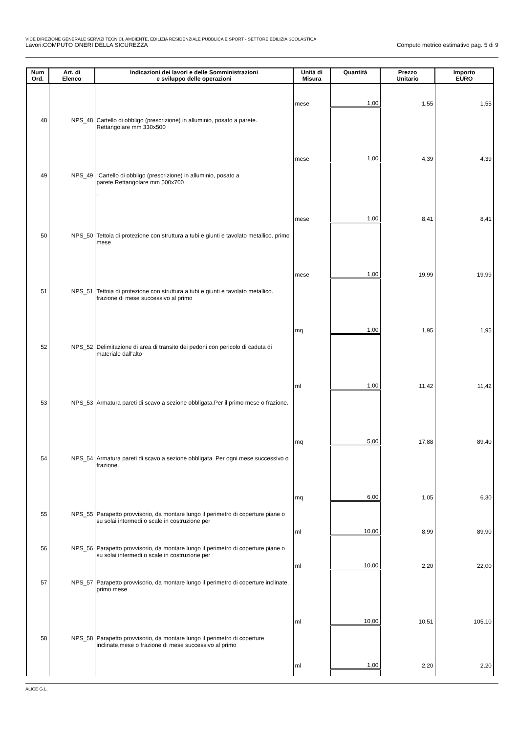VICE DIREZIONE GENERALE SERVIZI TECNICI, AMBIENTE, EDILIZIA RESIDENZIALE PUBBLICA E SPORT - SETTORE EDILIZIA SCOLASTICA
Lavori:COMPUTO ONERI DELLA SICUREZZA Computo metrico estimativo pag. 5 di 9
| Num Ord. | Art. di Elenco | Indicazioni dei lavori e delle Somministrazioni e sviluppo delle operazioni | Unità di Misura | Quantità | Prezzo Unitario | Importo EURO |
| --- | --- | --- | --- | --- | --- | --- |
| | | | mese | 1,00 | 1,55 | 1,55 |
| 48 | NPS_48 | Cartello di obbligo (prescrizione) in alluminio, posato a parete. Rettangolare mm 330x500 | mese | 1,00 | 4,39 | 4,39 |
| 49 | NPS_49 | “Cartello di obbligo (prescrizione) in alluminio, posato a parete.Rettangolare mm 500x700 “ | mese | 1,00 | 8,41 | 8,41 |
| 50 | NPS_50 | Tettoia di protezione con struttura a tubi e giunti e tavolato metallico. primo mese | mese | 1,00 | 19,99 | 19,99 |
| 51 | NPS_51 | Tettoia di protezione con struttura a tubi e giunti e tavolato metallico. frazione di mese successivo al primo | mq | 1,00 | 1,95 | 1,95 |
| 52 | NPS_52 | Delimitazione di area di transito dei pedoni con pericolo di caduta di materiale dall'alto | ml | 1,00 | 11,42 | 11,42 |
| 53 | NPS_53 | Armatura pareti di scavo a sezione obbligata.Per il primo mese o frazione. | mq | 5,00 | 17,88 | 89,40 |
| 54 | NPS_54 | Armatura pareti di scavo a sezione obbligata. Per ogni mese successivo o frazione. | mq | 6,00 | 1,05 | 6,30 |
| 55 | NPS_55 | Parapetto provvisorio, da montare lungo il perimetro di coperture piane o su solai intermedi o scale in costruzione per | ml | 10,00 | 8,99 | 89,90 |
| 56 | NPS_56 | Parapetto provvisorio, da montare lungo il perimetro di coperture piane o su solai intermedi o scale in costruzione per | ml | 10,00 | 2,20 | 22,00 |
| 57 | NPS_57 | Parapetto provvisorio, da montare lungo il perimetro di coperture inclinate, primo mese | ml | 10,00 | 10,51 | 105,10 |
| 58 | NPS_58 | Parapetto provvisorio, da montare lungo il perimetro di coperture inclinate,mese o frazione di mese successivo al primo | ml | 1,00 | 2,20 | 2,20 |
ALICE G.L.